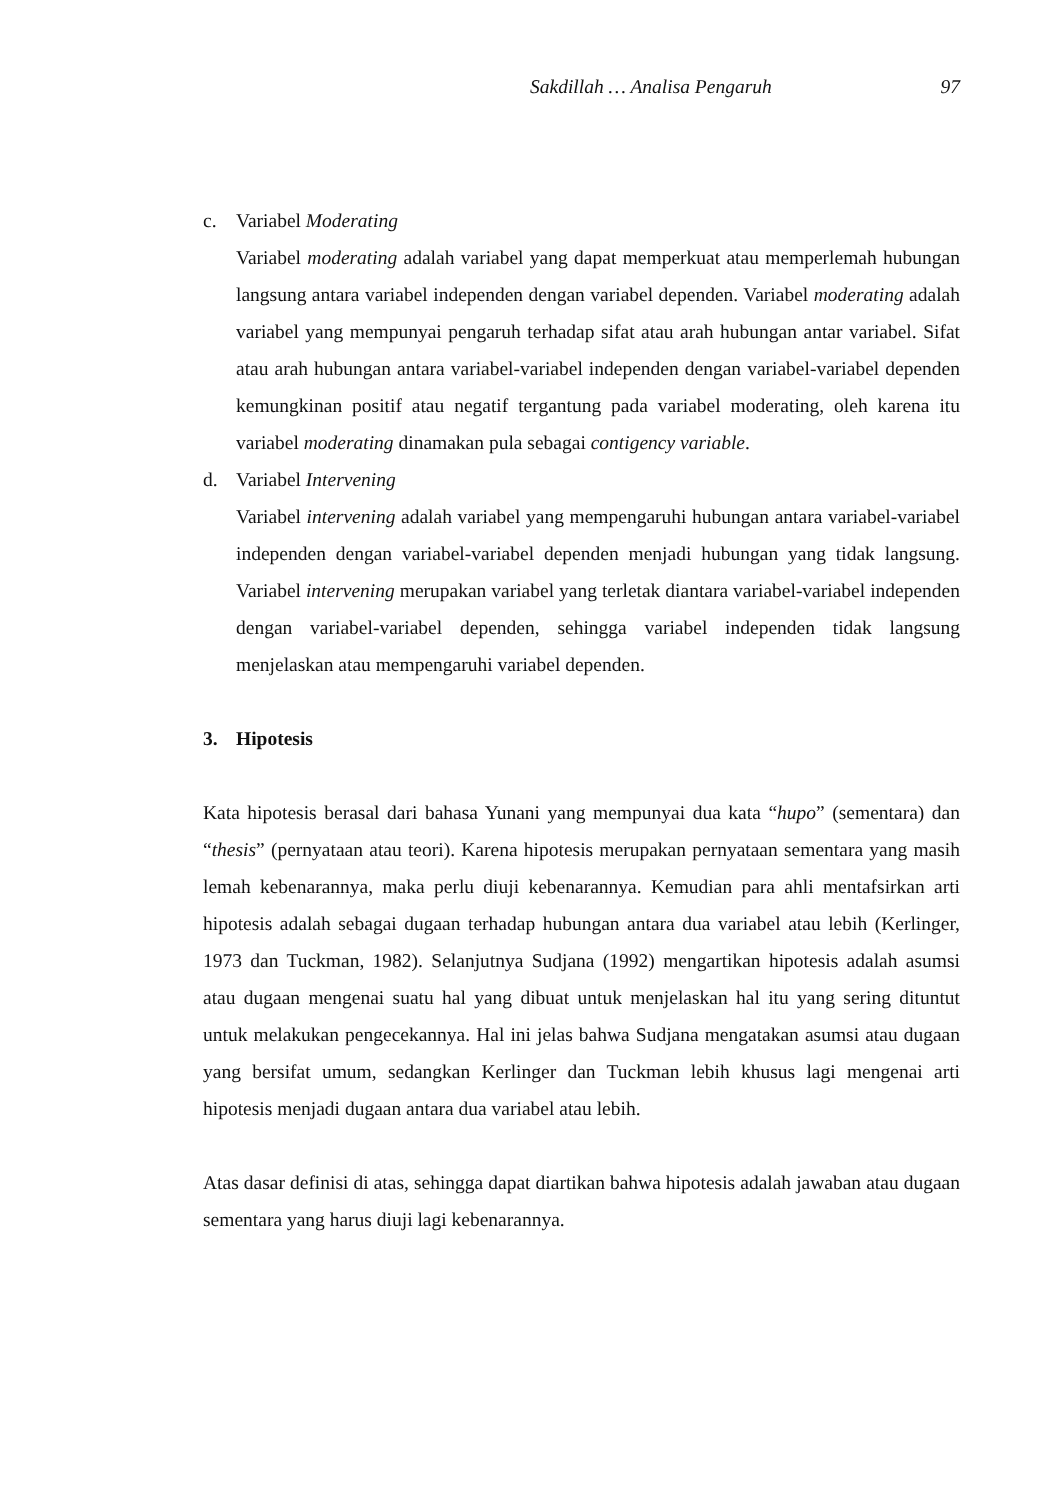Sakdillah … Analisa Pengaruh 97
c. Variabel Moderating
Variabel moderating adalah variabel yang dapat memperkuat atau memperlemah hubungan langsung antara variabel independen dengan variabel dependen. Variabel moderating adalah variabel yang mempunyai pengaruh terhadap sifat atau arah hubungan antar variabel. Sifat atau arah hubungan antara variabel-variabel independen dengan variabel-variabel dependen kemungkinan positif atau negatif tergantung pada variabel moderating, oleh karena itu variabel moderating dinamakan pula sebagai contigency variable.
d. Variabel Intervening
Variabel intervening adalah variabel yang mempengaruhi hubungan antara variabel-variabel independen dengan variabel-variabel dependen menjadi hubungan yang tidak langsung. Variabel intervening merupakan variabel yang terletak diantara variabel-variabel independen dengan variabel-variabel dependen, sehingga variabel independen tidak langsung menjelaskan atau mempengaruhi variabel dependen.
3. Hipotesis
Kata hipotesis berasal dari bahasa Yunani yang mempunyai dua kata “hupo” (sementara) dan “thesis” (pernyataan atau teori). Karena hipotesis merupakan pernyataan sementara yang masih lemah kebenarannya, maka perlu diuji kebenarannya. Kemudian para ahli mentafsirkan arti hipotesis adalah sebagai dugaan terhadap hubungan antara dua variabel atau lebih (Kerlinger, 1973 dan Tuckman, 1982). Selanjutnya Sudjana (1992) mengartikan hipotesis adalah asumsi atau dugaan mengenai suatu hal yang dibuat untuk menjelaskan hal itu yang sering dituntut untuk melakukan pengecekannya. Hal ini jelas bahwa Sudjana mengatakan asumsi atau dugaan yang bersifat umum, sedangkan Kerlinger dan Tuckman lebih khusus lagi mengenai arti hipotesis menjadi dugaan antara dua variabel atau lebih.
Atas dasar definisi di atas, sehingga dapat diartikan bahwa hipotesis adalah jawaban atau dugaan sementara yang harus diuji lagi kebenarannya.